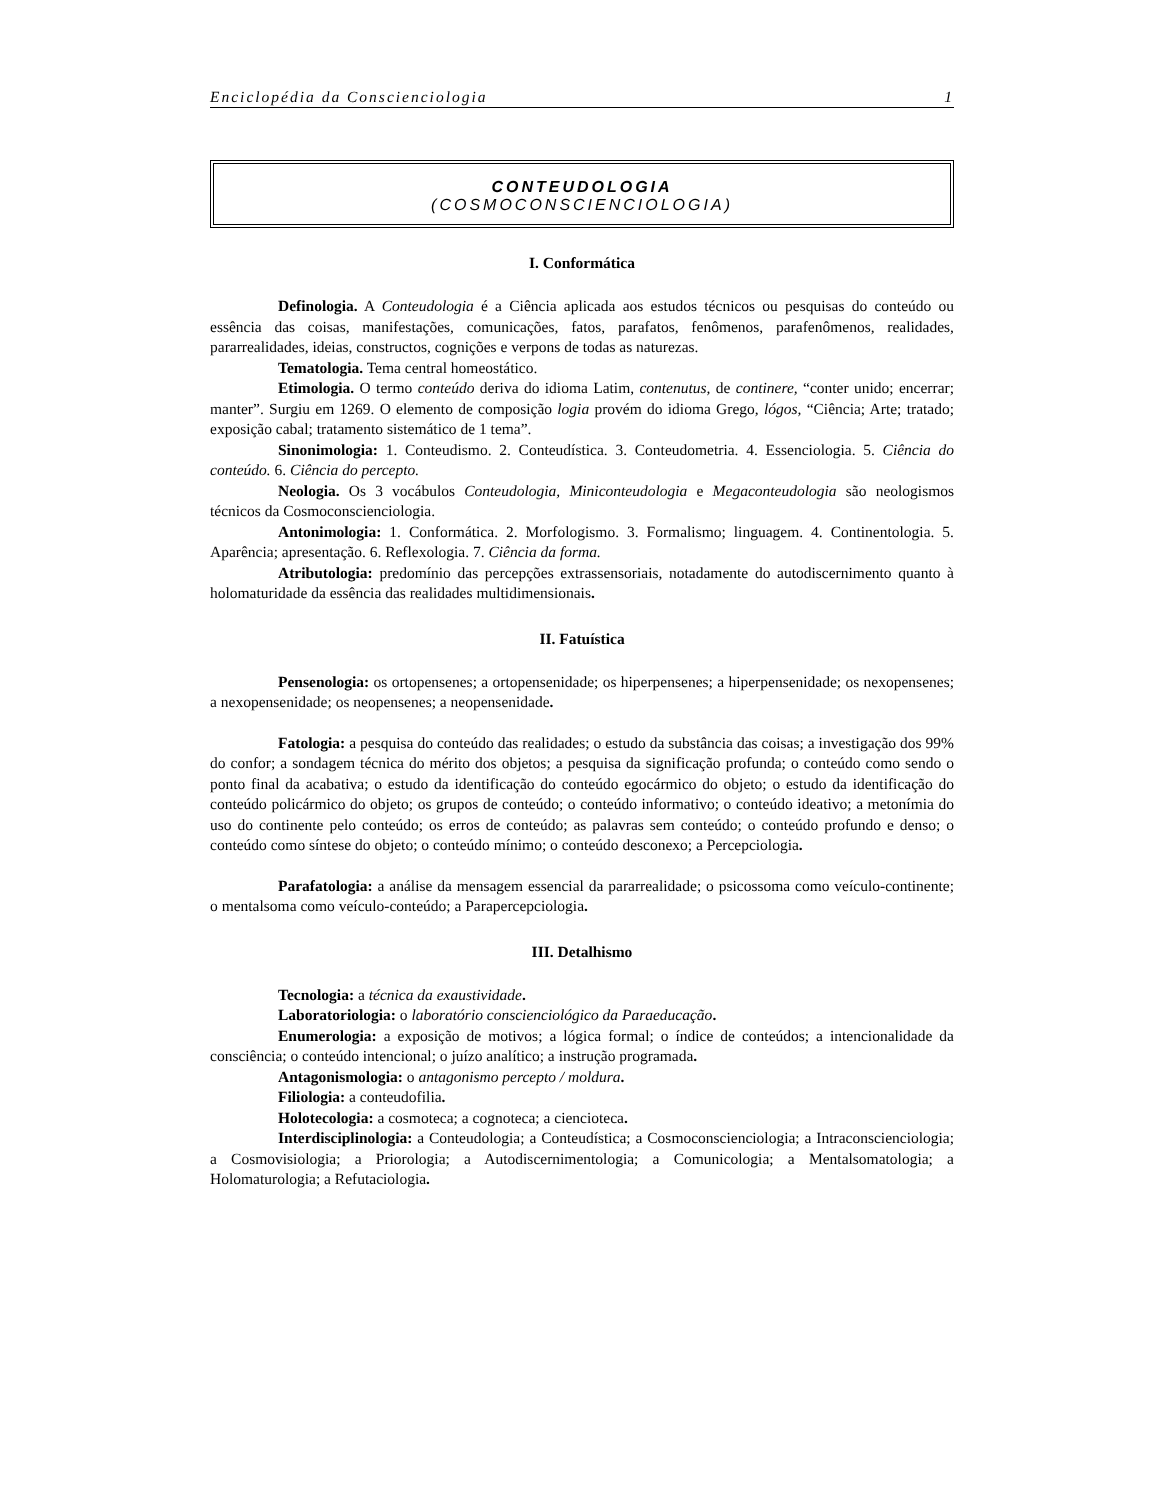Enciclopédia da Conscienciologia 1
CONTEUDOLOGIA
(COSMOCONSCIENCIOLOGIA)
I. Conformática
Definologia. A Conteudologia é a Ciência aplicada aos estudos técnicos ou pesquisas do conteúdo ou essência das coisas, manifestações, comunicações, fatos, parafatos, fenômenos, parafenômenos, realidades, pararrealidades, ideias, constructos, cognições e verpons de todas as naturezas.
Tematologia. Tema central homeostático.
Etimologia. O termo conteúdo deriva do idioma Latim, contenutus, de continere, “conter unido; encerrar; manter”. Surgiu em 1269. O elemento de composição logia provém do idioma Grego, lógos, “Ciência; Arte; tratado; exposição cabal; tratamento sistemático de 1 tema”.
Sinonimologia: 1. Conteudismo. 2. Conteudística. 3. Conteudometria. 4. Essenciologia. 5. Ciência do conteúdo. 6. Ciência do percepto.
Neologia. Os 3 vocábulos Conteudologia, Miniconteudologia e Megaconteudologia são neologismos técnicos da Cosmoconscienciologia.
Antonimologia: 1. Conformática. 2. Morfologismo. 3. Formalismo; linguagem. 4. Continentologia. 5. Aparência; apresentação. 6. Reflexologia. 7. Ciência da forma.
Atributologia: predomínio das percepções extrassensoriais, notadamente do autodiscernimento quanto à holomaturidade da essência das realidades multidimensionais.
II. Fatuística
Pensenologia: os ortopensenes; a ortopensenidade; os hiperpensenes; a hiperpensenidade; os nexopensenes; a nexopensenidade; os neopensenes; a neopensenidade.
Fatologia: a pesquisa do conteúdo das realidades; o estudo da substância das coisas; a investigação dos 99% do confor; a sondagem técnica do mérito dos objetos; a pesquisa da significação profunda; o conteúdo como sendo o ponto final da acabativa; o estudo da identificação do conteúdo egocármico do objeto; o estudo da identificação do conteúdo policármico do objeto; os grupos de conteúdo; o conteúdo informativo; o conteúdo ideativo; a metonímia do uso do continente pelo conteúdo; os erros de conteúdo; as palavras sem conteúdo; o conteúdo profundo e denso; o conteúdo como síntese do objeto; o conteúdo mínimo; o conteúdo desconexo; a Percepciologia.
Parafatologia: a análise da mensagem essencial da pararrealidade; o psicossoma como veículo-continente; o mentalsoma como veículo-conteúdo; a Parapercepciologia.
III. Detalhismo
Tecnologia: a técnica da exaustividade.
Laboratoriologia: o laboratório conscienciológico da Paraeducação.
Enumerologia: a exposição de motivos; a lógica formal; o índice de conteúdos; a intencionalidade da consciência; o conteúdo intencional; o juízo analítico; a instrução programada.
Antagonismologia: o antagonismo percepto / moldura.
Filiologia: a conteudofilia.
Holotecologia: a cosmoteca; a cognoteca; a ciencioteca.
Interdisciplinologia: a Conteudologia; a Conteudística; a Cosmoconscienciologia; a Intraconscienciologia; a Cosmovisiologia; a Priorologia; a Autodiscernimentologia; a Comunicologia; a Mentalsomatologia; a Holomaturologia; a Refutaciologia.